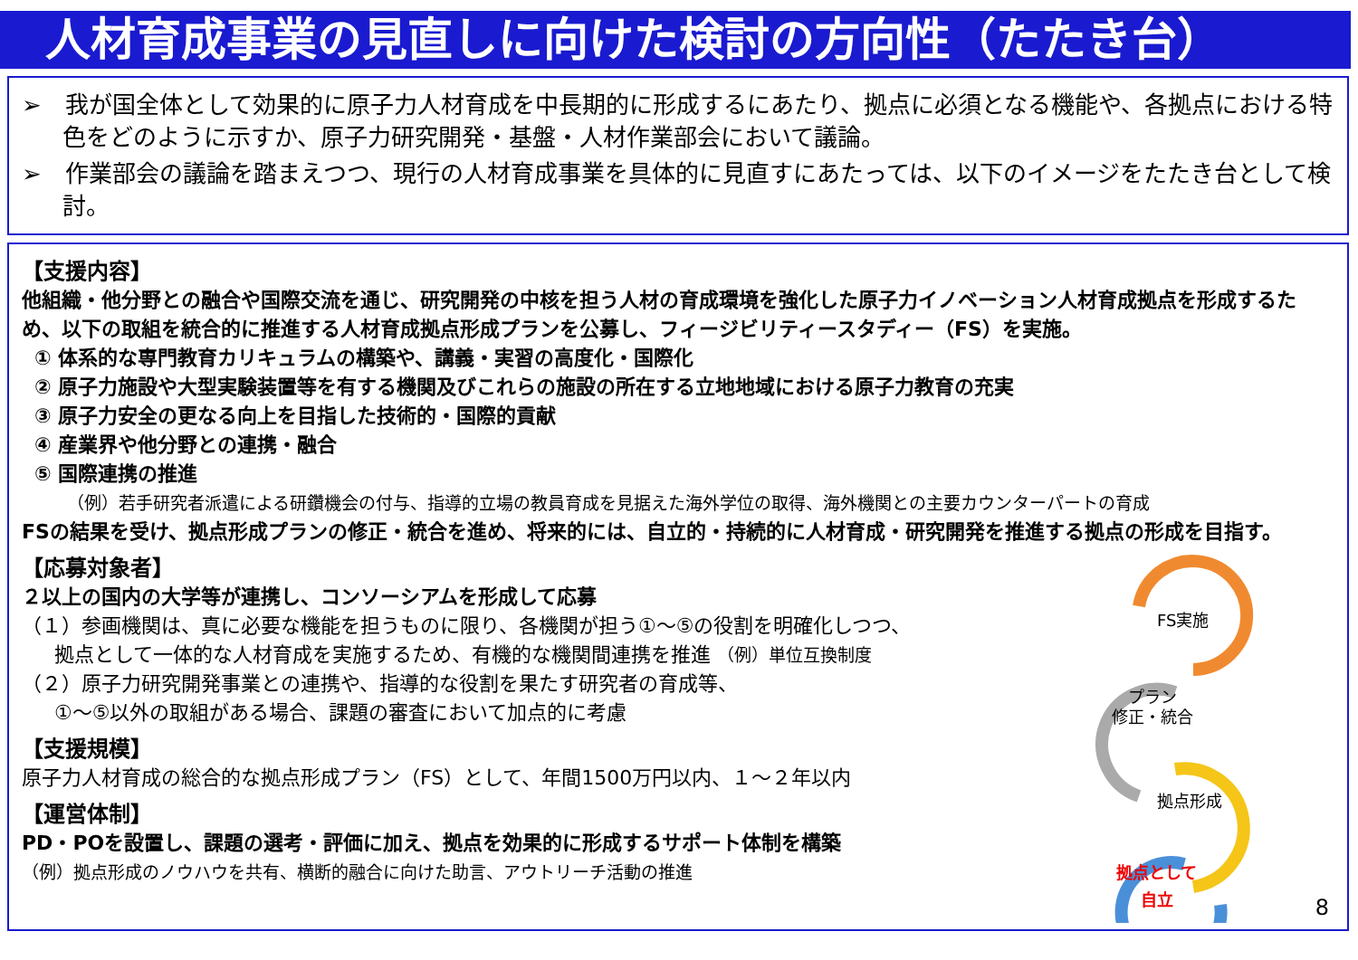人材育成事業の見直しに向けた検討の方向性（たたき台）
➢　我が国全体として効果的に原子力人材育成を中長期的に形成するにあたり、拠点に必須となる機能や、各拠点における特色をどのように示すか、原子力研究開発・基盤・人材作業部会において議論。
➢　作業部会の議論を踏まえつつ、現行の人材育成事業を具体的に見直すにあたっては、以下のイメージをたたき台として検討。
【支援内容】
他組織・他分野との融合や国際交流を通じ、研究開発の中核を担う人材の育成環境を強化した原子力イノベーション人材育成拠点を形成するため、以下の取組を統合的に推進する人材育成拠点形成プランを公募し、フィージビリティースタディー（FS）を実施。
① 体系的な専門教育カリキュラムの構築や、講義・実習の高度化・国際化
② 原子力施設や大型実験装置等を有する機関及びこれらの施設の所在する立地地域における原子力教育の充実
③ 原子力安全の更なる向上を目指した技術的・国際的貢献
④ 産業界や他分野との連携・融合
⑤ 国際連携の推進
（例）若手研究者派遣による研鑽機会の付与、指導的立場の教員育成を見据えた海外学位の取得、海外機関との主要カウンターパートの育成
FSの結果を受け、拠点形成プランの修正・統合を進め、将来的には、自立的・持続的に人材育成・研究開発を推進する拠点の形成を目指す。
【応募対象者】
２以上の国内の大学等が連携し、コンソーシアムを形成して応募
（１）参画機関は、真に必要な機能を担うものに限り、各機関が担う①～⑤の役割を明確化しつつ、
拠点として一体的な人材育成を実施するため、有機的な機関間連携を推進 （例）単位互換制度
（２）原子力研究開発事業との連携や、指導的な役割を果たす研究者の育成等、
①～⑤以外の取組がある場合、課題の審査において加点的に考慮
【支援規模】
原子力人材育成の総合的な拠点形成プラン（FS）として、年間1500万円以内、１～２年以内
【運営体制】
PD・POを設置し、課題の選考・評価に加え、拠点を効果的に形成するサポート体制を構築
（例）拠点形成のノウハウを共有、横断的融合に向けた助言、アウトリーチ活動の推進
FS実施
プラン
修正・統合
拠点形成
拠点として
自立
8